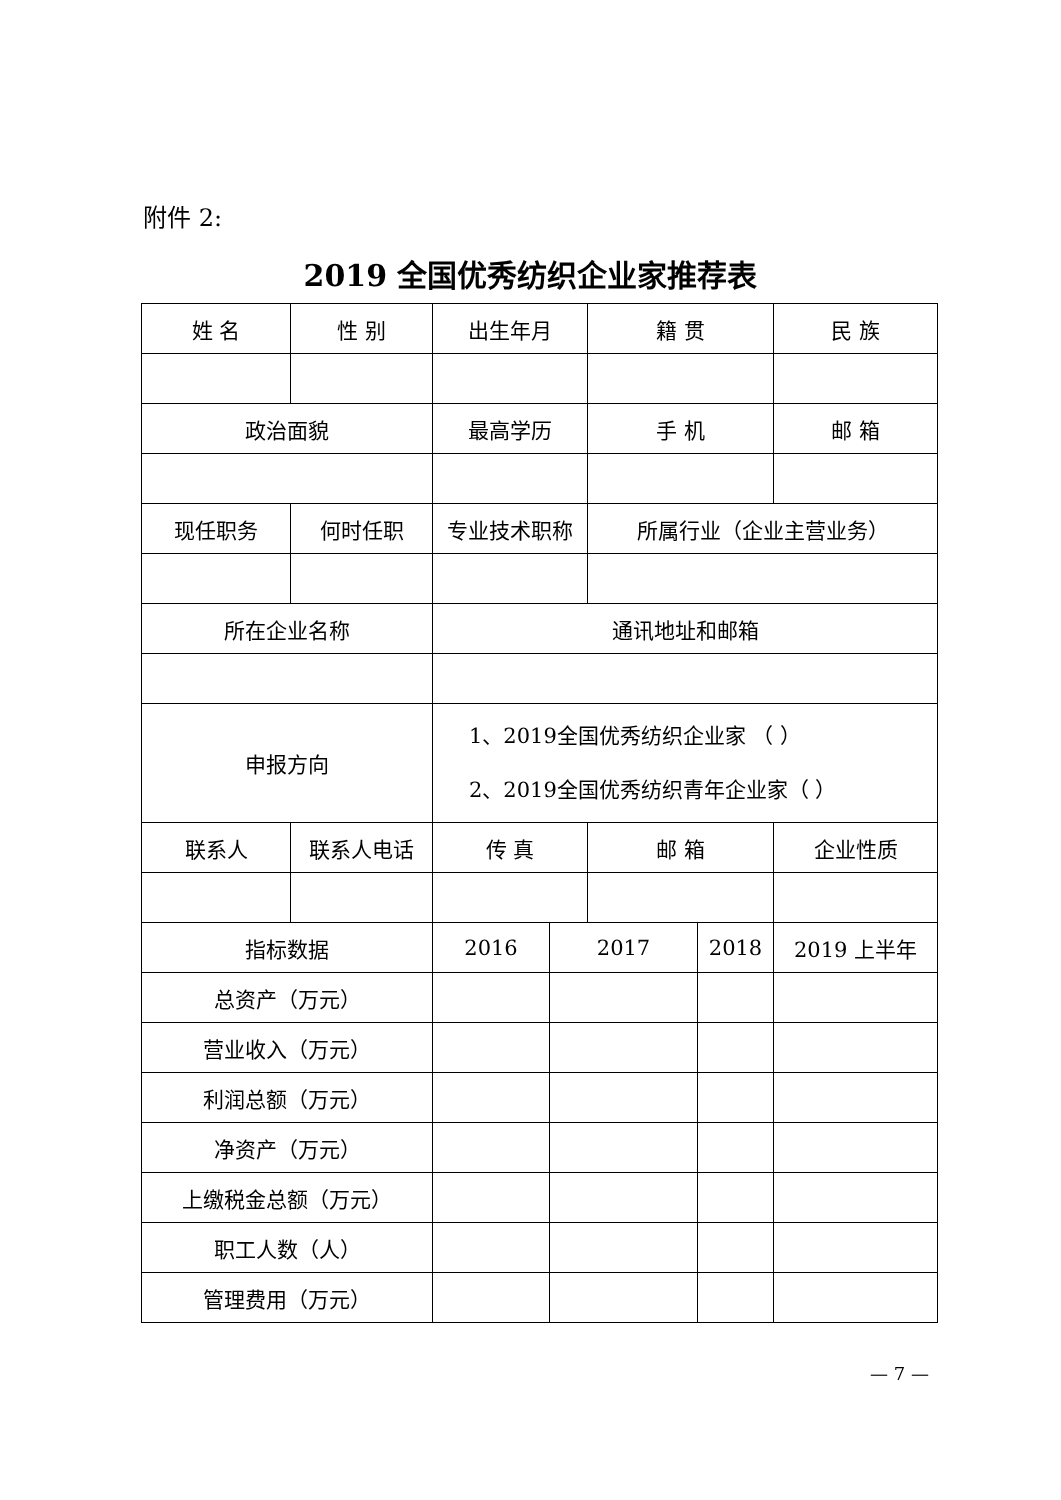附件 2:
2019 全国优秀纺织企业家推荐表
| 姓 名 | 性 别 | 出生年月 | | 籍 贯 | | 民 族 |
| 政治面貌 | | 最高学历 | | 手 机 | | 邮 箱 |
| 现任职务 | 何时任职 | 专业技术职称 | | 所属行业（企业主营业务） | | |
| 所在企业名称 | | 通讯地址和邮箱 | | | | |
| 申报方向 | | 1、2019全国优秀纺织企业家 （ ） 2、2019全国优秀纺织青年企业家（ ） | | | | |
| 联系人 | 联系人电话 | 传 真 | | 邮 箱 | | 企业性质 |
| 指标数据 | | 2016 | 2017 | | 2018 | 2019 上半年 |
| 总资产（万元） | | | | | | |
| 营业收入（万元） | | | | | | |
| 利润总额（万元） | | | | | | |
| 净资产（万元） | | | | | | |
| 上缴税金总额（万元） | | | | | | |
| 职工人数（人） | | | | | | |
| 管理费用（万元） | | | | | | |
— 7 —